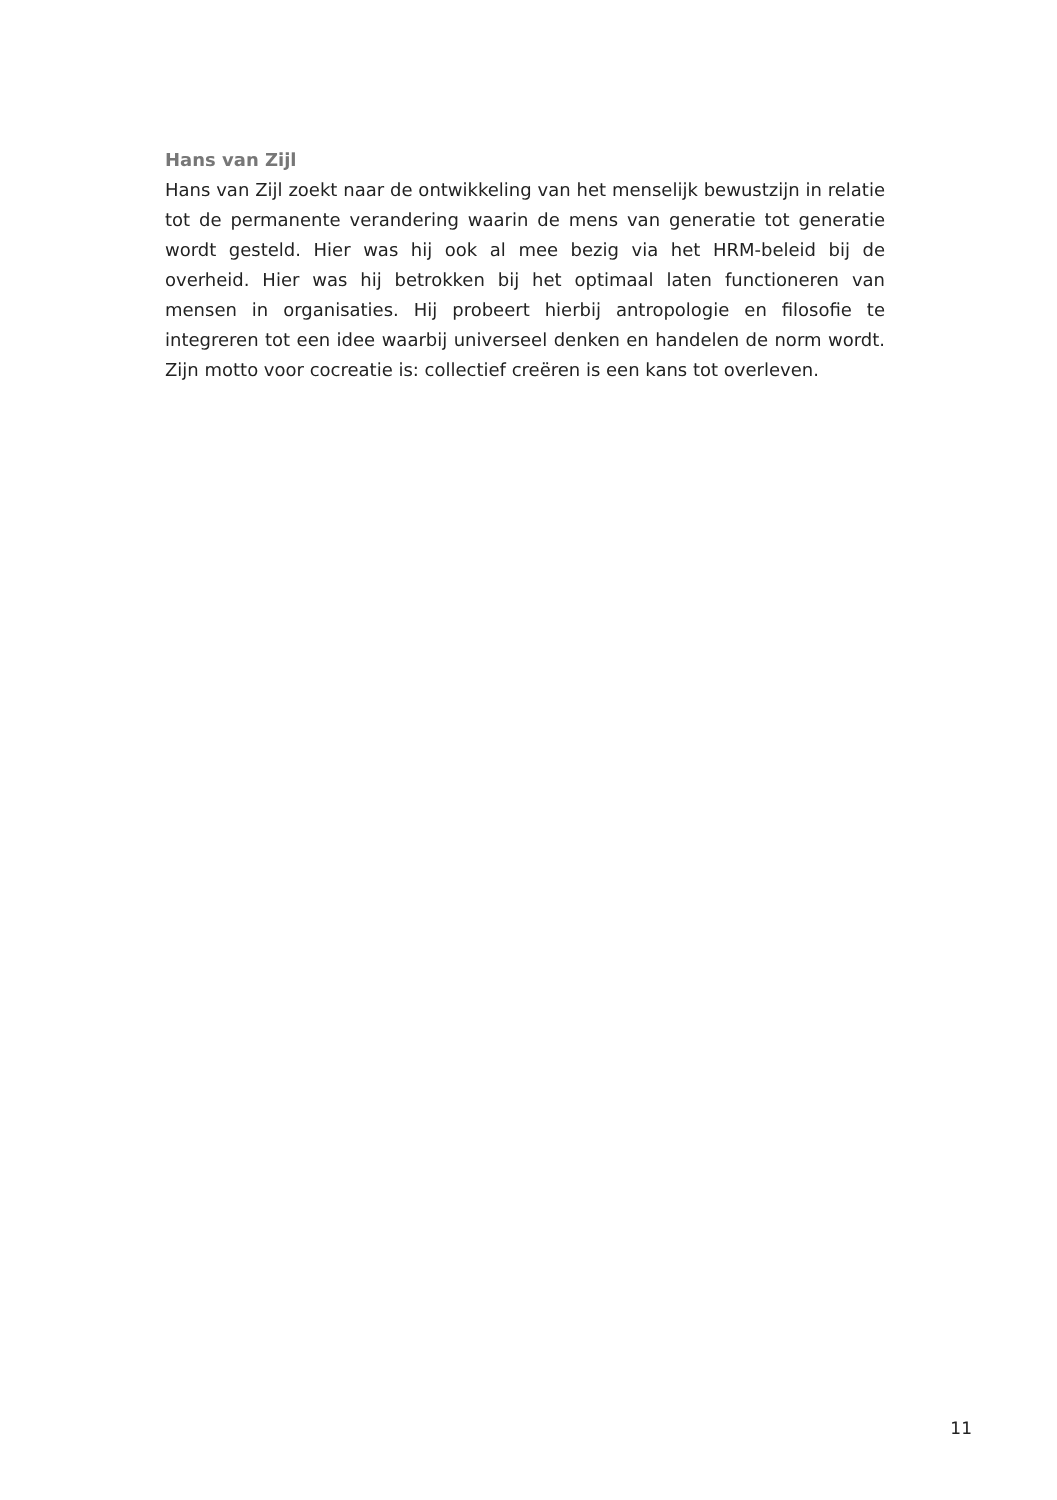Hans van Zijl
Hans van Zijl zoekt naar de ontwikkeling van het menselijk bewustzijn in relatie tot de permanente verandering waarin de mens van generatie tot generatie wordt gesteld. Hier was hij ook al mee bezig via het HRM-beleid bij de overheid. Hier was hij betrokken bij het optimaal laten functioneren van mensen in organisaties. Hij probeert hierbij antropologie en filosofie te integreren tot een idee waarbij universeel denken en handelen de norm wordt. Zijn motto voor cocreatie is: collectief creëren is een kans tot overleven.
11